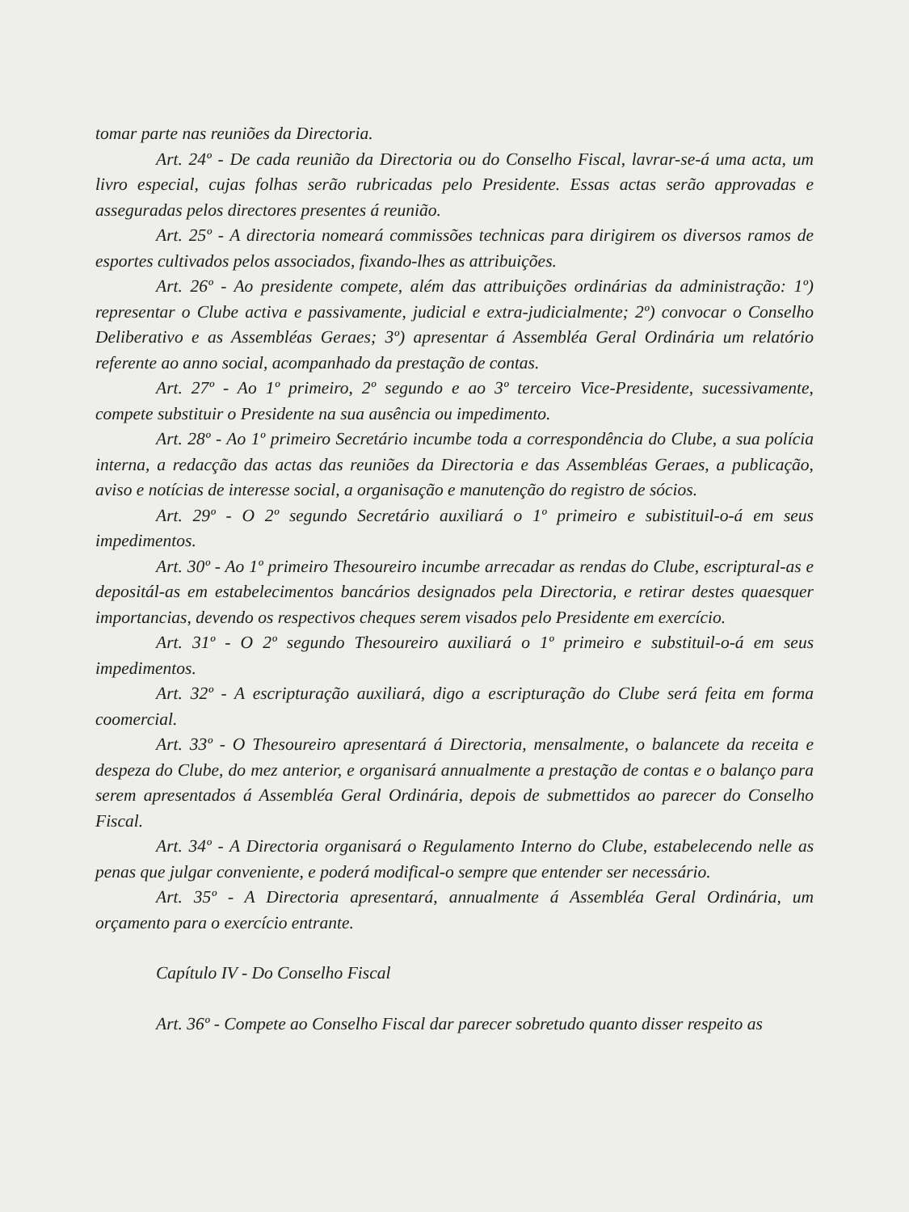tomar parte nas reuniões da Directoria.
Art. 24º - De cada reunião da Directoria ou do Conselho Fiscal, lavrar-se-á uma acta, um livro especial, cujas folhas serão rubricadas pelo Presidente. Essas actas serão approvadas e asseguradas pelos directores presentes á reunião.
Art. 25º - A directoria nomeará commissões technicas para dirigirem os diversos ramos de esportes cultivados pelos associados, fixando-lhes as attribuições.
Art. 26º - Ao presidente compete, além das attribuições ordinárias da administração: 1º) representar o Clube activa e passivamente, judicial e extra-judicialmente; 2º) convocar o Conselho Deliberativo e as Assembléas Geraes; 3º) apresentar á Assembléa Geral Ordinária um relatório referente ao anno social, acompanhado da prestação de contas.
Art. 27º - Ao 1º primeiro, 2º segundo e ao 3º terceiro Vice-Presidente, sucessivamente, compete substituir o Presidente na sua ausência ou impedimento.
Art. 28º - Ao 1º primeiro Secretário incumbe toda a correspondência do Clube, a sua polícia interna, a redacção das actas das reuniões da Directoria e das Assembléas Geraes, a publicação, aviso e notícias de interesse social, a organisação e manutenção do registro de sócios.
Art. 29º - O 2º segundo Secretário auxiliará o 1º primeiro e subistituil-o-á em seus impedimentos.
Art. 30º - Ao 1º primeiro Thesoureiro incumbe arrecadar as rendas do Clube, escriptural-as e depositál-as em estabelecimentos bancários designados pela Directoria, e retirar destes quaesquer importancias, devendo os respectivos cheques serem visados pelo Presidente em exercício.
Art. 31º - O 2º segundo Thesoureiro auxiliará o 1º primeiro e substituil-o-á em seus impedimentos.
Art. 32º - A escripturação auxiliará, digo a escripturação do Clube será feita em forma coomercial.
Art. 33º - O Thesoureiro apresentará á Directoria, mensalmente, o balancete da receita e despeza do Clube, do mez anterior, e organisará annualmente a prestação de contas e o balanço para serem apresentados á Assembléa Geral Ordinária, depois de submettidos ao parecer do Conselho Fiscal.
Art. 34º - A Directoria organisará o Regulamento Interno do Clube, estabelecendo nelle as penas que julgar conveniente, e poderá modifical-o sempre que entender ser necessário.
Art. 35º - A Directoria apresentará, annualmente á Assembléa Geral Ordinária, um orçamento para o exercício entrante.
Capítulo IV - Do Conselho Fiscal
Art. 36º - Compete ao Conselho Fiscal dar parecer sobretudo quanto disser respeito as